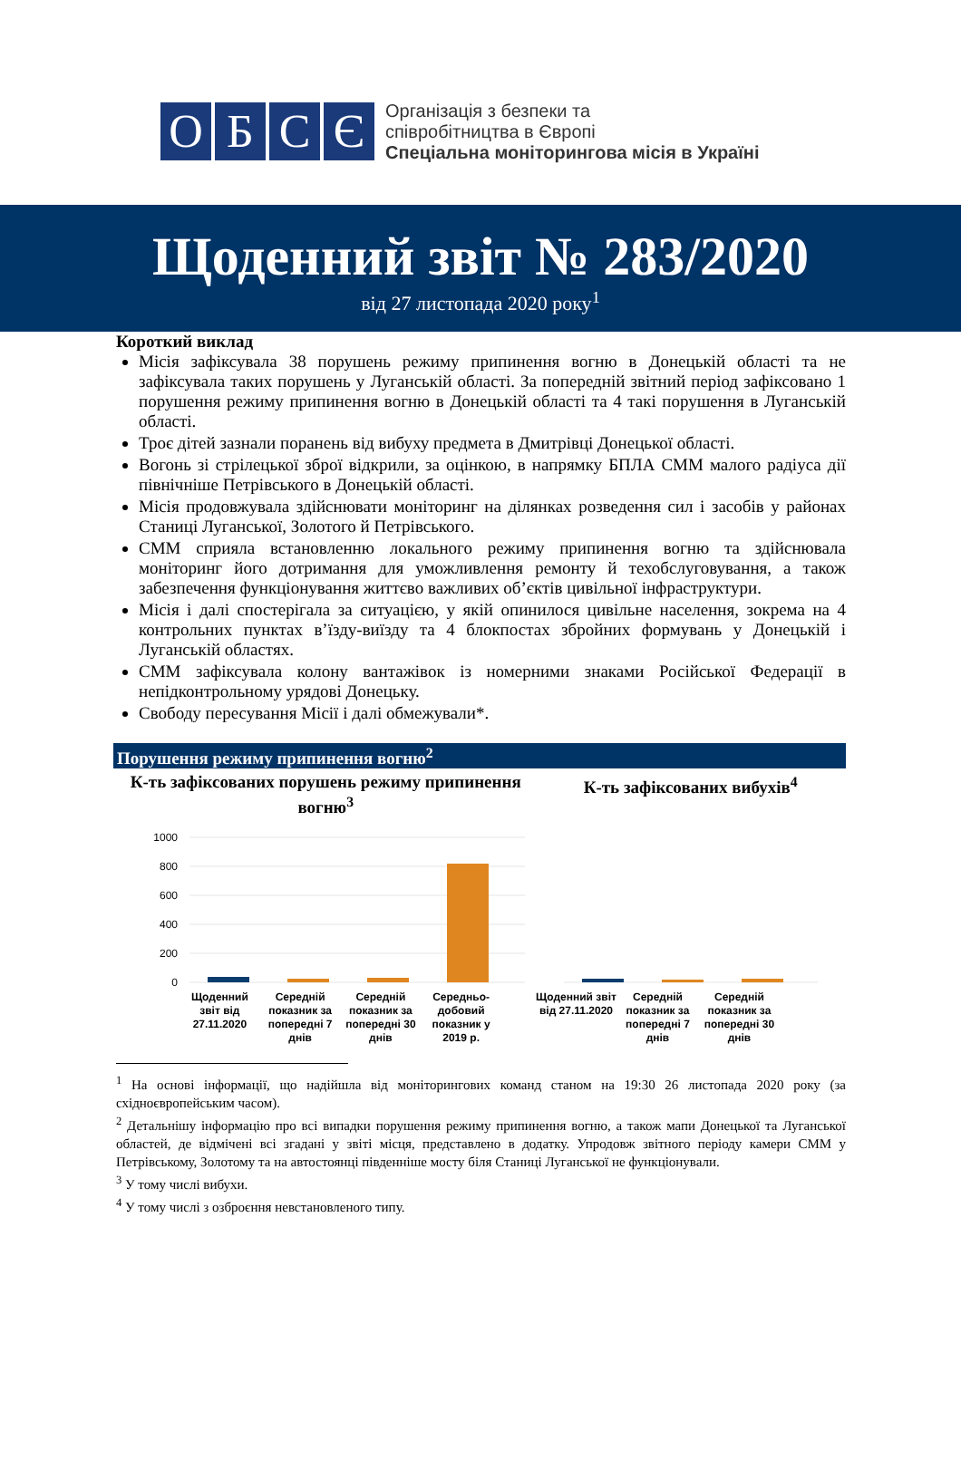О Б С Є
Організація з безпеки та
співробітництва в Європі
Спеціальна моніторингова місія в Україні
Щоденний звіт № 283/2020
від 27 листопада 2020 року<sup>1</sup>
Короткий виклад
Місія зафіксувала 38 порушень режиму припинення вогню в Донецькій області та не зафіксувала таких порушень у Луганській області. За попередній звітний період зафіксовано 1 порушення режиму припинення вогню в Донецькій області та 4 такі порушення в Луганській області.
Троє дітей зазнали поранень від вибуху предмета в Дмитрівці Донецької області.
Вогонь зі стрілецької зброї відкрили, за оцінкою, в напрямку БПЛА СММ малого радіуса дії північніше Петрівського в Донецькій області.
Місія продовжувала здійснювати моніторинг на ділянках розведення сил і засобів у районах Станиці Луганської, Золотого й Петрівського.
СММ сприяла встановленню локального режиму припинення вогню та здійснювала моніторинг його дотримання для уможливлення ремонту й техобслуговування, а також забезпечення функціонування життєво важливих об’єктів цивільної інфраструктури.
Місія і далі спостерігала за ситуацією, у якій опинилося цивільне населення, зокрема на 4 контрольних пунктах в’їзду-виїзду та 4 блокпостах збройних формувань у Донецькій і Луганській областях.
СММ зафіксувала колону вантажівок із номерними знаками Російської Федерації в непідконтрольному урядові Донецьку.
Свободу пересування Місії і далі обмежували*.
Порушення режиму припинення вогню<sup>2</sup>
К-ть зафіксованих порушень режиму припинення вогню<sup>3</sup>
1000
800
600
400
200
0
Щоденний звіт від 27.11.2020 Середній показник за попередні 7 днів
Середній показник за попередні 30 днів
Середньо-добовий показник у 2019 р.
К-ть зафіксованих вибухів<sup>4</sup>
Щоденний звіт від 27.11.2020 Середній показник за попередні 7 днів
Середній показник за попередні 30 днів
<sup>1</sup> На основі інформації, що надійшла від моніторингових команд станом на 19:30 26 листопада 2020 року (за східноєвропейським часом).
<sup>2</sup> Детальнішу інформацію про всі випадки порушення режиму припинення вогню, а також мапи Донецької та Луганської областей, де відмічені всі згадані у звіті місця, представлено в додатку. Упродовж звітного періоду камери СММ у Петрівському, Золотому та на автостоянці південніше мосту біля Станиці Луганської не функціонували.
<sup>3</sup> У тому числі вибухи.
<sup>4</sup> У тому числі з озброєння невстановленого типу.